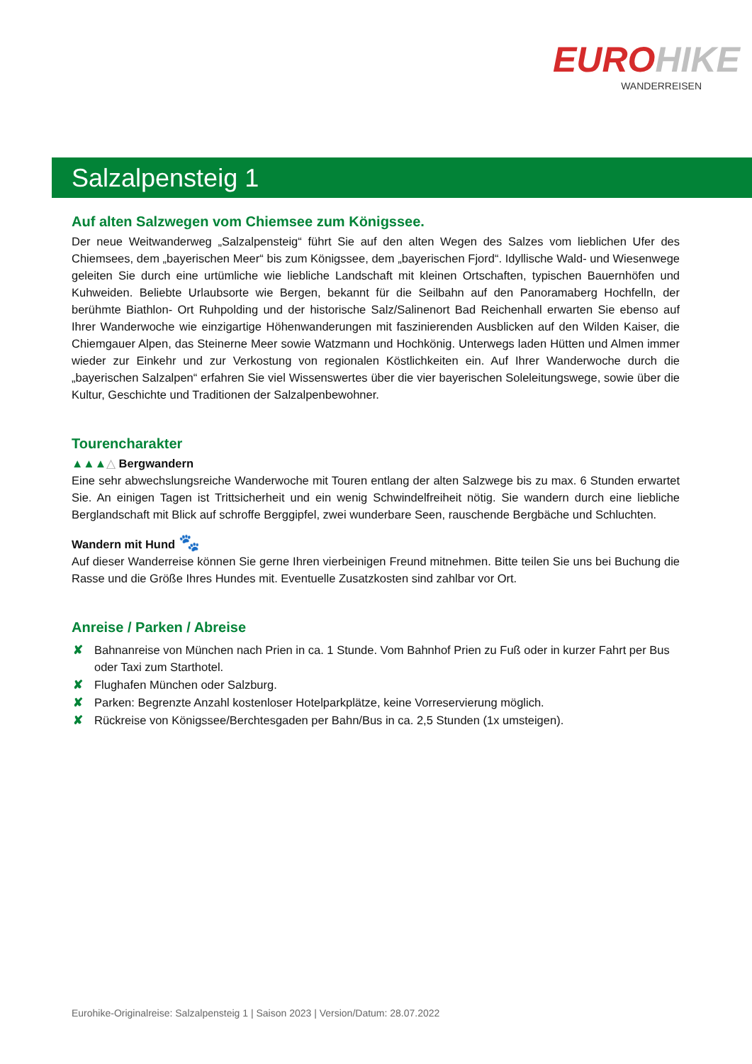EURO HIKE
WANDERREISEN
Salzalpensteig 1
Auf alten Salzwegen vom Chiemsee zum Königssee.
Der neue Weitwanderweg „Salzalpensteig“ führt Sie auf den alten Wegen des Salzes vom lieblichen Ufer des Chiemsees, dem „bayerischen Meer“ bis zum Königssee, dem „bayerischen Fjord“. Idyllische Wald- und Wiesenwege geleiten Sie durch eine urtümliche wie liebliche Landschaft mit kleinen Ortschaften, typischen Bauernhöfen und Kuhweiden. Beliebte Urlaubsorte wie Bergen, bekannt für die Seilbahn auf den Panoramaberg Hochfelln, der berühmte Biathlon- Ort Ruhpolding und der historische Salz/Salinenort Bad Reichenhall erwarten Sie ebenso auf Ihrer Wanderwoche wie einzigartige Höhenwanderungen mit faszinierenden Ausblicken auf den Wilden Kaiser, die Chiemgauer Alpen, das Steinerne Meer sowie Watzmann und Hochkönig. Unterwegs laden Hütten und Almen immer wieder zur Einkehr und zur Verkostung von regionalen Köstlichkeiten ein. Auf Ihrer Wanderwoche durch die „bayerischen Salzalpen“ erfahren Sie viel Wissenswertes über die vier bayerischen Soleleitungswege, sowie über die Kultur, Geschichte und Traditionen der Salzalpenbewohner.
Tourencharakter
▲▲▲△ Bergwandern
Eine sehr abwechslungsreiche Wanderwoche mit Touren entlang der alten Salzwege bis zu max. 6 Stunden erwartet Sie. An einigen Tagen ist Trittsicherheit und ein wenig Schwindelfreiheit nötig. Sie wandern durch eine liebliche Berglandschaft mit Blick auf schroffe Berggipfel, zwei wunderbare Seen, rauschende Bergbäche und Schluchten.
Wandern mit Hund 🐾
Auf dieser Wanderreise können Sie gerne Ihren vierbeinigen Freund mitnehmen. Bitte teilen Sie uns bei Buchung die Rasse und die Größe Ihres Hundes mit. Eventuelle Zusatzkosten sind zahlbar vor Ort.
Anreise / Parken / Abreise
✘ Bahnanreise von München nach Prien in ca. 1 Stunde. Vom Bahnhof Prien zu Fuß oder in kurzer Fahrt per Bus oder Taxi zum Starthotel.
✘ Flughafen München oder Salzburg.
✘ Parken: Begrenzte Anzahl kostenloser Hotelparkplätze, keine Vorreservierung möglich.
✘ Rückreise von Königssee/Berchtesgaden per Bahn/Bus in ca. 2,5 Stunden (1x umsteigen).
Eurohike-Originalreise: Salzalpensteig 1 | Saison 2023 | Version/Datum: 28.07.2022